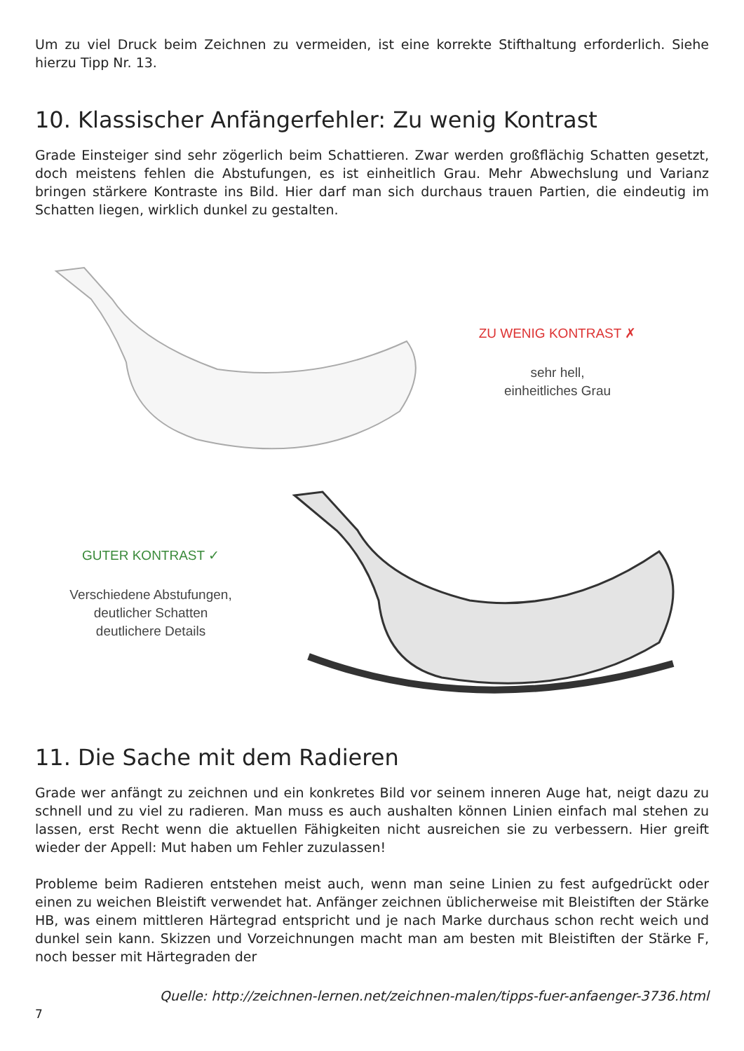Um zu viel Druck beim Zeichnen zu vermeiden, ist eine korrekte Stifthaltung erforderlich. Siehe hierzu Tipp Nr. 13.
10. Klassischer Anfängerfehler: Zu wenig Kontrast
Grade Einsteiger sind sehr zögerlich beim Schattieren. Zwar werden großflächig Schatten gesetzt, doch meistens fehlen die Abstufungen, es ist einheitlich Grau. Mehr Abwechslung und Varianz bringen stärkere Kontraste ins Bild. Hier darf man sich durchaus trauen Partien, die eindeutig im Schatten liegen, wirklich dunkel zu gestalten.
ZU WENIG KONTRAST ✗
sehr hell,
einheitliches Grau
GUTER KONTRAST ✓
Verschiedene Abstufungen,
deutlicher Schatten
deutlichere Details
11. Die Sache mit dem Radieren
Grade wer anfängt zu zeichnen und ein konkretes Bild vor seinem inneren Auge hat, neigt dazu zu schnell und zu viel zu radieren. Man muss es auch aushalten können Linien einfach mal stehen zu lassen, erst Recht wenn die aktuellen Fähigkeiten nicht ausreichen sie zu verbessern. Hier greift wieder der Appell: Mut haben um Fehler zuzulassen!
Probleme beim Radieren entstehen meist auch, wenn man seine Linien zu fest aufgedrückt oder einen zu weichen Bleistift verwendet hat. Anfänger zeichnen üblicherweise mit Bleistiften der Stärke HB, was einem mittleren Härtegrad entspricht und je nach Marke durchaus schon recht weich und dunkel sein kann. Skizzen und Vorzeichnungen macht man am besten mit Bleistiften der Stärke F, noch besser mit Härtegraden der
Quelle: http://zeichnen-lernen.net/zeichnen-malen/tipps-fuer-anfaenger-3736.html
7